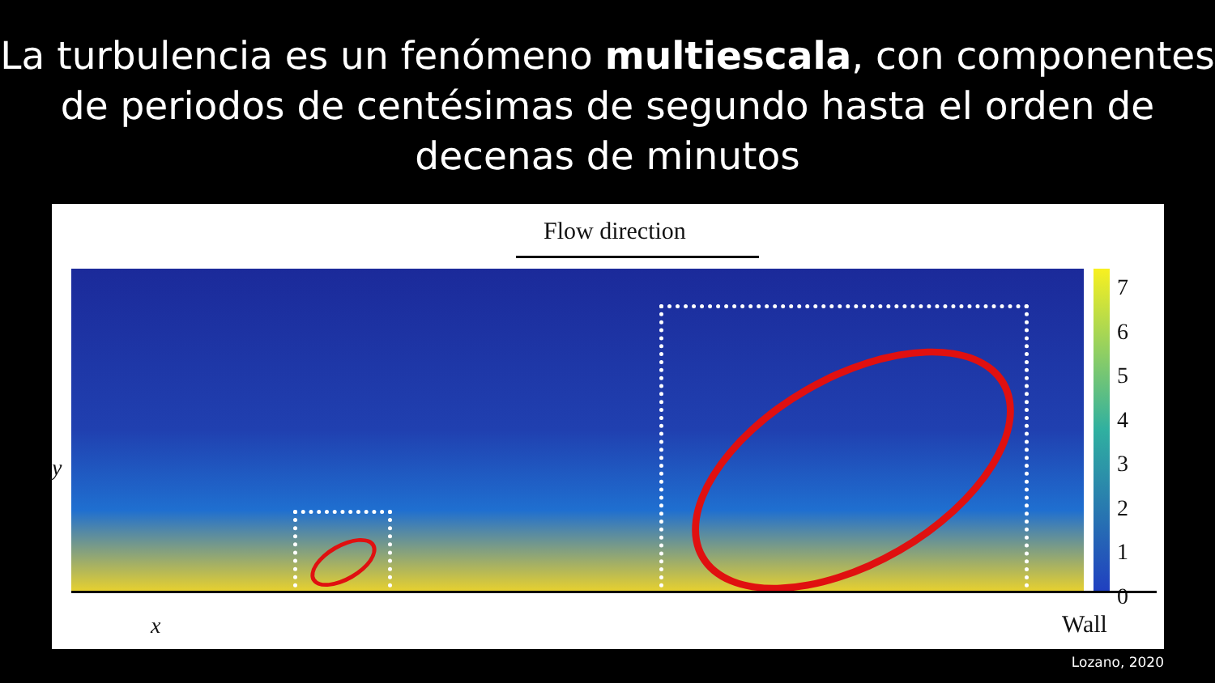La turbulencia es un fenómeno multiescala, con componentes de periodos de centésimas de segundo hasta el orden de decenas de minutos
Flow direction
7
6
5
4
3
2
1
0
y
x Wall
Lozano, 2020